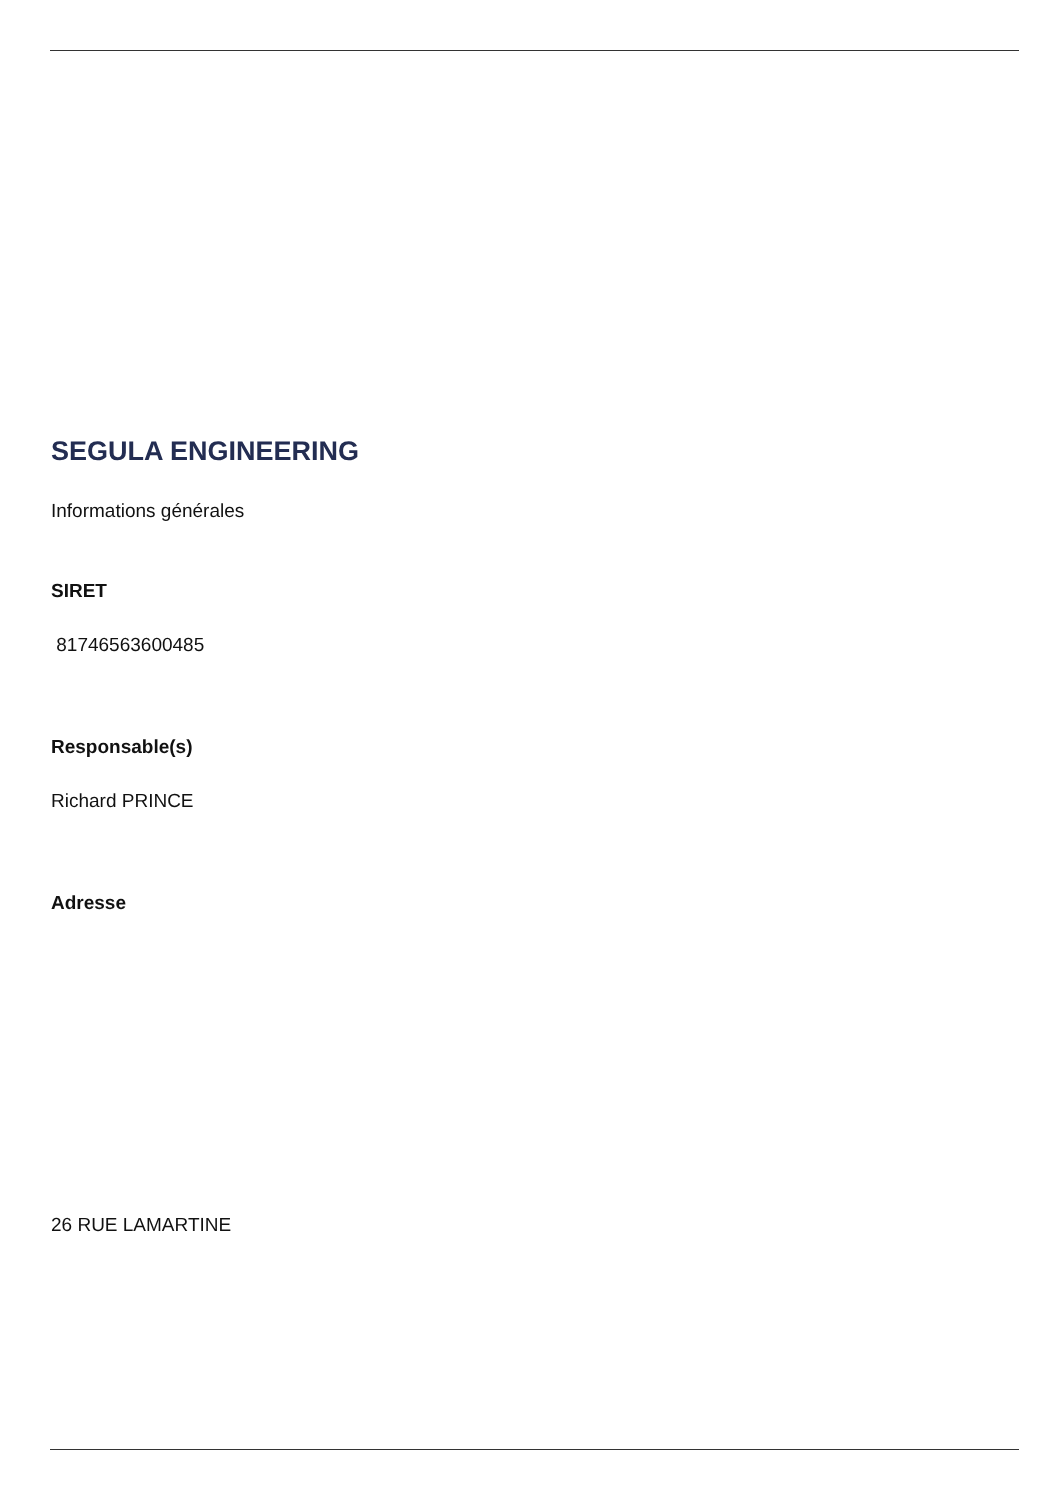SEGULA ENGINEERING
Informations générales
SIRET
81746563600485
Responsable(s)
Richard PRINCE
Adresse
26 RUE LAMARTINE